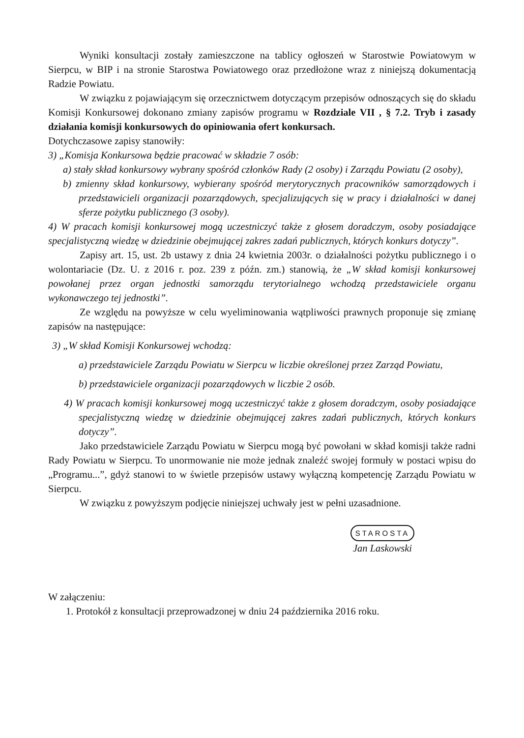Wyniki konsultacji zostały zamieszczone na tablicy ogłoszeń w Starostwie Powiatowym w Sierpcu, w BIP i na stronie Starostwa Powiatowego oraz przedłożone wraz z niniejszą dokumentacją Radzie Powiatu.
W związku z pojawiającym się orzecznictwem dotyczącym przepisów odnoszących się do składu Komisji Konkursowej dokonano zmiany zapisów programu w Rozdziale VII , § 7.2. Tryb i zasady działania komisji konkursowych do opiniowania ofert konkursach.
Dotychczasowe zapisy stanowiły:
3) „Komisja Konkursowa będzie pracować w składzie 7 osób:
a) stały skład konkursowy wybrany spośród członków Rady (2 osoby) i Zarządu Powiatu (2 osoby),
b) zmienny skład konkursowy, wybierany spośród merytorycznych pracowników samorządowych i przedstawicieli organizacji pozarządowych, specjalizujących się w pracy i działalności w danej sferze pożytku publicznego (3 osoby).
4) W pracach komisji konkursowej mogą uczestniczyć także z głosem doradczym, osoby posiadające specjalistyczną wiedzę w dziedzinie obejmującej zakres zadań publicznych, których konkurs dotyczy”.
Zapisy art. 15, ust. 2b ustawy z dnia 24 kwietnia 2003r. o działalności pożytku publicznego i o wolontariacie (Dz. U. z 2016 r. poz. 239 z późn. zm.) stanowią, że „W skład komisji konkursowej powołanej przez organ jednostki samorządu terytorialnego wchodzą przedstawiciele organu wykonawczego tej jednostki”.
Ze względu na powyższe w celu wyeliminowania wątpliwości prawnych proponuje się zmianę zapisów na następujące:
3) „W skład Komisji Konkursowej wchodzą:
a) przedstawiciele Zarządu Powiatu w Sierpcu w liczbie określonej przez Zarząd Powiatu,
b) przedstawiciele organizacji pozarządowych w liczbie 2 osób.
4) W pracach komisji konkursowej mogą uczestniczyć także z głosem doradczym, osoby posiadające specjalistyczną wiedzę w dziedzinie obejmującej zakres zadań publicznych, których konkurs dotyczy”.
Jako przedstawiciele Zarządu Powiatu w Sierpcu mogą być powołani w skład komisji także radni Rady Powiatu w Sierpcu. To unormowanie nie może jednak znaleźć swojej formuły w postaci wpisu do „Programu...”, gdyż stanowi to w świetle przepisów ustawy wyłączną kompetencję Zarządu Powiatu w Sierpcu.
W związku z powyższym podjęcie niniejszej uchwały jest w pełni uzasadnione.
STAROSTA
Jan Laskowski
W załączeniu:
1. Protokół z konsultacji przeprowadzonej w dniu 24 października 2016 roku.